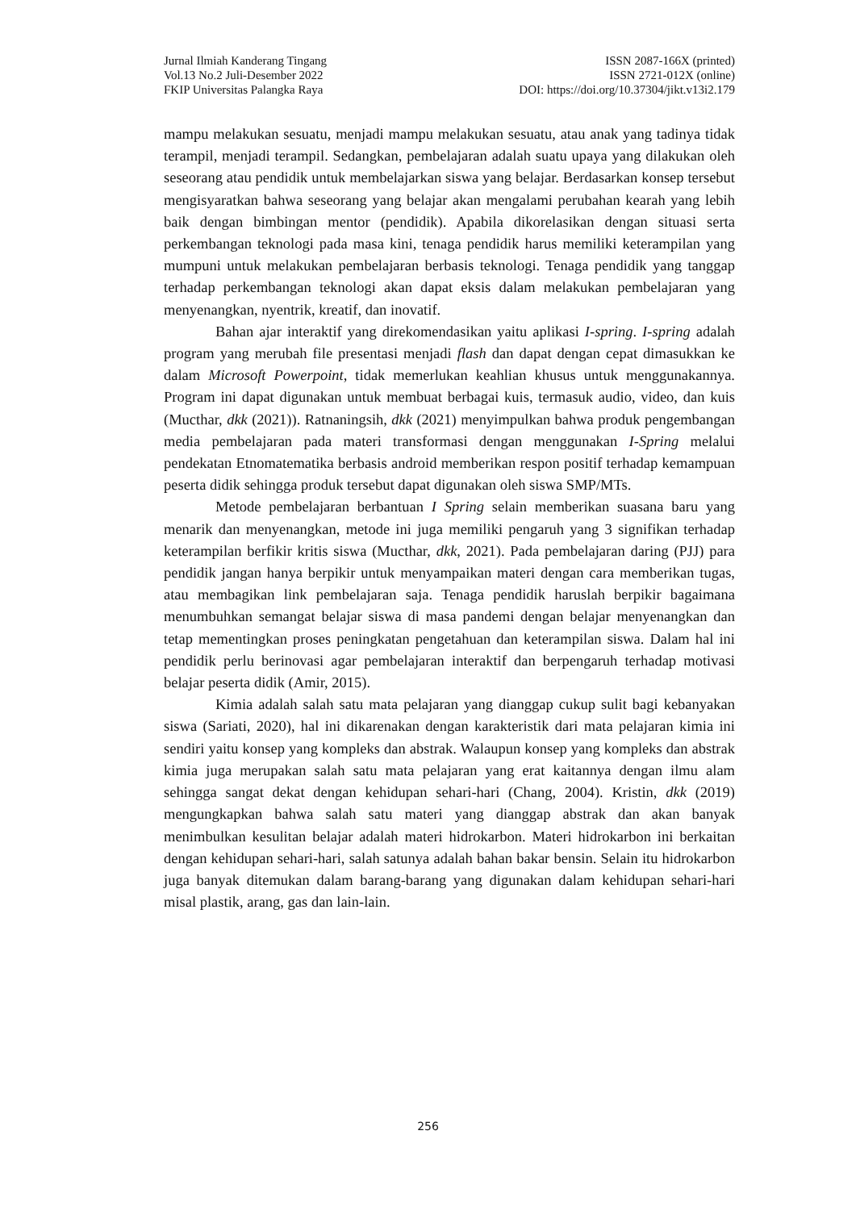Jurnal Ilmiah Kanderang Tingang ISSN 2087-166X (printed)
Vol.13 No.2 Juli-Desember 2022 ISSN 2721-012X (online)
FKIP Universitas Palangka Raya DOI: https://doi.org/10.37304/jikt.v13i2.179
mampu melakukan sesuatu, menjadi mampu melakukan sesuatu, atau anak yang tadinya tidak terampil, menjadi terampil. Sedangkan, pembelajaran adalah suatu upaya yang dilakukan oleh seseorang atau pendidik untuk membelajarkan siswa yang belajar. Berdasarkan konsep tersebut mengisyaratkan bahwa seseorang yang belajar akan mengalami perubahan kearah yang lebih baik dengan bimbingan mentor (pendidik). Apabila dikorelasikan dengan situasi serta perkembangan teknologi pada masa kini, tenaga pendidik harus memiliki keterampilan yang mumpuni untuk melakukan pembelajaran berbasis teknologi. Tenaga pendidik yang tanggap terhadap perkembangan teknologi akan dapat eksis dalam melakukan pembelajaran yang menyenangkan, nyentrik, kreatif, dan inovatif.
Bahan ajar interaktif yang direkomendasikan yaitu aplikasi I-spring. I-spring adalah program yang merubah file presentasi menjadi flash dan dapat dengan cepat dimasukkan ke dalam Microsoft Powerpoint, tidak memerlukan keahlian khusus untuk menggunakannya. Program ini dapat digunakan untuk membuat berbagai kuis, termasuk audio, video, dan kuis (Mucthar, dkk (2021)). Ratnaningsih, dkk (2021) menyimpulkan bahwa produk pengembangan media pembelajaran pada materi transformasi dengan menggunakan I-Spring melalui pendekatan Etnomatematika berbasis android memberikan respon positif terhadap kemampuan peserta didik sehingga produk tersebut dapat digunakan oleh siswa SMP/MTs.
Metode pembelajaran berbantuan I Spring selain memberikan suasana baru yang menarik dan menyenangkan, metode ini juga memiliki pengaruh yang 3 signifikan terhadap keterampilan berfikir kritis siswa (Mucthar, dkk, 2021). Pada pembelajaran daring (PJJ) para pendidik jangan hanya berpikir untuk menyampaikan materi dengan cara memberikan tugas, atau membagikan link pembelajaran saja. Tenaga pendidik haruslah berpikir bagaimana menumbuhkan semangat belajar siswa di masa pandemi dengan belajar menyenangkan dan tetap mementingkan proses peningkatan pengetahuan dan keterampilan siswa. Dalam hal ini pendidik perlu berinovasi agar pembelajaran interaktif dan berpengaruh terhadap motivasi belajar peserta didik (Amir, 2015).
Kimia adalah salah satu mata pelajaran yang dianggap cukup sulit bagi kebanyakan siswa (Sariati, 2020), hal ini dikarenakan dengan karakteristik dari mata pelajaran kimia ini sendiri yaitu konsep yang kompleks dan abstrak. Walaupun konsep yang kompleks dan abstrak kimia juga merupakan salah satu mata pelajaran yang erat kaitannya dengan ilmu alam sehingga sangat dekat dengan kehidupan sehari-hari (Chang, 2004). Kristin, dkk (2019) mengungkapkan bahwa salah satu materi yang dianggap abstrak dan akan banyak menimbulkan kesulitan belajar adalah materi hidrokarbon. Materi hidrokarbon ini berkaitan dengan kehidupan sehari-hari, salah satunya adalah bahan bakar bensin. Selain itu hidrokarbon juga banyak ditemukan dalam barang-barang yang digunakan dalam kehidupan sehari-hari misal plastik, arang, gas dan lain-lain.
256